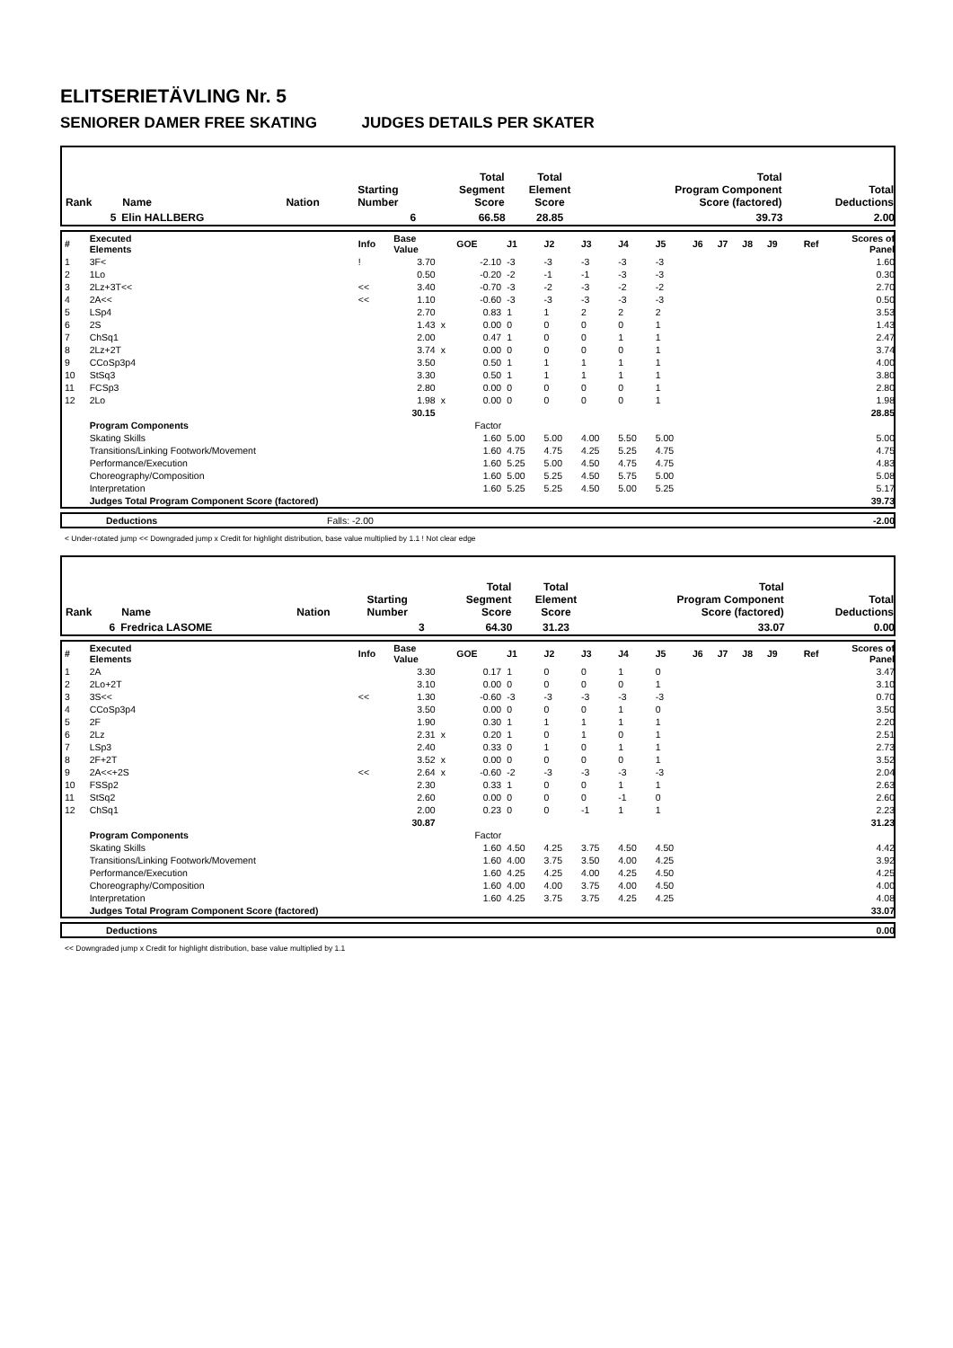ELITSERIETÄVLING Nr. 5
SENIORER DAMER FREE SKATING JUDGES DETAILS PER SKATER
| Rank | Name | Nation | Starting Number | Total Segment Score | Total Element Score | Total Program Component Score (factored) | Total Deductions |
| --- | --- | --- | --- | --- | --- | --- | --- |
| 5 | Elin HALLBERG | | 6 | 66.58 | 28.85 | 39.73 | 2.00 |
| # | Executed Elements | Info | Base Value | | GOE | J1 | J2 | J3 | J4 | J5 | J6 | J7 | J8 | J9 | Ref | Scores of Panel |
| 1 | 3F< | ! | 3.70 | | -2.10 | -3 | -3 | -3 | -3 | -3 | | | | | | 1.60 |
| 2 | 1Lo | | 0.50 | | -0.20 | -2 | -1 | -1 | -3 | -3 | | | | | | 0.30 |
| 3 | 2Lz+3T<< | << | 3.40 | | -0.70 | -3 | -2 | -3 | -2 | -2 | | | | | | 2.70 |
| 4 | 2A<< | << | 1.10 | | -0.60 | -3 | -3 | -3 | -3 | -3 | | | | | | 0.50 |
| 5 | LSp4 | | 2.70 | | 0.83 | 1 | 1 | 2 | 2 | 2 | | | | | | 3.53 |
| 6 | 2S | | 1.43 | x | 0.00 | 0 | 0 | 0 | 0 | 1 | | | | | | 1.43 |
| 7 | ChSq1 | | 2.00 | | 0.47 | 1 | 0 | 0 | 1 | 1 | | | | | | 2.47 |
| 8 | 2Lz+2T | | 3.74 | x | 0.00 | 0 | 0 | 0 | 0 | 1 | | | | | | 3.74 |
| 9 | CCoSp3p4 | | 3.50 | | 0.50 | 1 | 1 | 1 | 1 | 1 | | | | | | 4.00 |
| 10 | StSq3 | | 3.30 | | 0.50 | 1 | 1 | 1 | 1 | 1 | | | | | | 3.80 |
| 11 | FCSp3 | | 2.80 | | 0.00 | 0 | 0 | 0 | 0 | 1 | | | | | | 2.80 |
| 12 | 2Lo | | 1.98 | x | 0.00 | 0 | 0 | 0 | 0 | 1 | | | | | | 1.98 |
| | | | 30.15 | | | | | | | | | | | | | 28.85 |
| | Program Components | | | | Factor | | | | | | | | | | | |
| | Skating Skills | | | | 1.60 | 5.00 | 5.00 | 4.00 | 5.50 | 5.00 | | | | | | 5.00 |
| | Transitions/Linking Footwork/Movement | | | | 1.60 | 4.75 | 4.75 | 4.25 | 5.25 | 4.75 | | | | | | 4.75 |
| | Performance/Execution | | | | 1.60 | 5.25 | 5.00 | 4.50 | 4.75 | 4.75 | | | | | | 4.83 |
| | Choreography/Composition | | | | 1.60 | 5.00 | 5.25 | 4.50 | 5.75 | 5.00 | | | | | | 5.08 |
| | Interpretation | | | | 1.60 | 5.25 | 5.25 | 4.50 | 5.00 | 5.25 | | | | | | 5.17 |
| | Judges Total Program Component Score (factored) | | | | | | | | | | | | | | | 39.73 |
| | Deductions | Falls: -2.00 | -2.00 |
< Under-rotated jump << Downgraded jump x Credit for highlight distribution, base value multiplied by 1.1 ! Not clear edge
| Rank | Name | Nation | Starting Number | Total Segment Score | Total Element Score | Total Program Component Score (factored) | Total Deductions |
| --- | --- | --- | --- | --- | --- | --- | --- |
| 6 | Fredrica LASOME | | 3 | 64.30 | 31.23 | 33.07 | 0.00 |
| # | Executed Elements | Info | Base Value | | GOE | J1 | J2 | J3 | J4 | J5 | J6 | J7 | J8 | J9 | Ref | Scores of Panel |
| 1 | 2A | | 3.30 | | 0.17 | 1 | 0 | 0 | 1 | 0 | | | | | | 3.47 |
| 2 | 2Lo+2T | | 3.10 | | 0.00 | 0 | 0 | 0 | 0 | 1 | | | | | | 3.10 |
| 3 | 3S<< | << | 1.30 | | -0.60 | -3 | -3 | -3 | -3 | -3 | | | | | | 0.70 |
| 4 | CCoSp3p4 | | 3.50 | | 0.00 | 0 | 0 | 0 | 1 | 0 | | | | | | 3.50 |
| 5 | 2F | | 1.90 | | 0.30 | 1 | 1 | 1 | 1 | 1 | | | | | | 2.20 |
| 6 | 2Lz | | 2.31 | x | 0.20 | 1 | 0 | 1 | 0 | 1 | | | | | | 2.51 |
| 7 | LSp3 | | 2.40 | | 0.33 | 0 | 1 | 0 | 1 | 1 | | | | | | 2.73 |
| 8 | 2F+2T | | 3.52 | x | 0.00 | 0 | 0 | 0 | 0 | 1 | | | | | | 3.52 |
| 9 | 2A<<+2S | << | 2.64 | x | -0.60 | -2 | -3 | -3 | -3 | -3 | | | | | | 2.04 |
| 10 | FSSp2 | | 2.30 | | 0.33 | 1 | 0 | 0 | 1 | 1 | | | | | | 2.63 |
| 11 | StSq2 | | 2.60 | | 0.00 | 0 | 0 | 0 | -1 | 0 | | | | | | 2.60 |
| 12 | ChSq1 | | 2.00 | | 0.23 | 0 | 0 | -1 | 1 | 1 | | | | | | 2.23 |
| | | | 30.87 | | | | | | | | | | | | | 31.23 |
| | Program Components | | | | Factor | | | | | | | | | | | |
| | Skating Skills | | | | 1.60 | 4.50 | 4.25 | 3.75 | 4.50 | 4.50 | | | | | | 4.42 |
| | Transitions/Linking Footwork/Movement | | | | 1.60 | 4.00 | 3.75 | 3.50 | 4.00 | 4.25 | | | | | | 3.92 |
| | Performance/Execution | | | | 1.60 | 4.25 | 4.25 | 4.00 | 4.25 | 4.50 | | | | | | 4.25 |
| | Choreography/Composition | | | | 1.60 | 4.00 | 4.00 | 3.75 | 4.00 | 4.50 | | | | | | 4.00 |
| | Interpretation | | | | 1.60 | 4.25 | 3.75 | 3.75 | 4.25 | 4.25 | | | | | | 4.08 |
| | Judges Total Program Component Score (factored) | | | | | | | | | | | | | | | 33.07 |
| | Deductions | 0.00 |
<< Downgraded jump x Credit for highlight distribution, base value multiplied by 1.1